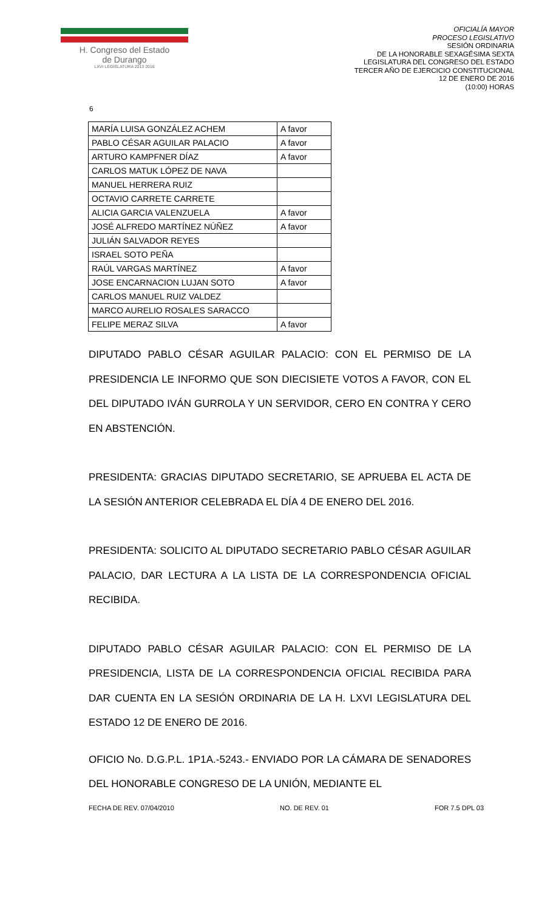H. Congreso del Estado
de Durango
LXVI LEGISLATURA 2013 2016
OFICIALÍA MAYOR
PROCESO LEGISLATIVO
SESIÓN ORDINARIA
DE LA HONORABLE SEXAGÉSIMA SEXTA
LEGISLATURA DEL CONGRESO DEL ESTADO
TERCER AÑO DE EJERCICIO CONSTITUCIONAL
12 DE ENERO DE 2016
(10:00) HORAS
6
| MARÍA LUISA GONZÁLEZ ACHEM | A favor |
| PABLO CÉSAR AGUILAR PALACIO | A favor |
| ARTURO KAMPFNER DÍAZ | A favor |
| CARLOS MATUK LÓPEZ DE NAVA | |
| MANUEL HERRERA RUIZ | |
| OCTAVIO CARRETE CARRETE | |
| ALICIA GARCIA VALENZUELA | A favor |
| JOSÉ ALFREDO MARTÍNEZ NÚÑEZ | A favor |
| JULIÁN SALVADOR REYES | |
| ISRAEL SOTO PEÑA | |
| RAÚL VARGAS MARTÍNEZ | A favor |
| JOSE ENCARNACION LUJAN SOTO | A favor |
| CARLOS MANUEL RUIZ VALDEZ | |
| MARCO AURELIO ROSALES SARACCO | |
| FELIPE MERAZ SILVA | A favor |
DIPUTADO PABLO CÉSAR AGUILAR PALACIO: CON EL PERMISO DE LA PRESIDENCIA LE INFORMO QUE SON DIECISIETE VOTOS A FAVOR, CON EL DEL DIPUTADO IVÁN GURROLA Y UN SERVIDOR, CERO EN CONTRA Y CERO EN ABSTENCIÓN.
PRESIDENTA: GRACIAS DIPUTADO SECRETARIO, SE APRUEBA EL ACTA DE LA SESIÓN ANTERIOR CELEBRADA EL DÍA 4 DE ENERO DEL 2016.
PRESIDENTA: SOLICITO AL DIPUTADO SECRETARIO PABLO CÉSAR AGUILAR PALACIO, DAR LECTURA A LA LISTA DE LA CORRESPONDENCIA OFICIAL RECIBIDA.
DIPUTADO PABLO CÉSAR AGUILAR PALACIO: CON EL PERMISO DE LA PRESIDENCIA, LISTA DE LA CORRESPONDENCIA OFICIAL RECIBIDA PARA DAR CUENTA EN LA SESIÓN ORDINARIA DE LA H. LXVI LEGISLATURA DEL ESTADO 12 DE ENERO DE 2016.
OFICIO No. D.G.P.L. 1P1A.-5243.- ENVIADO POR LA CÁMARA DE SENADORES DEL HONORABLE CONGRESO DE LA UNIÓN, MEDIANTE EL
FECHA DE REV. 07/04/2010 NO. DE REV. 01 FOR 7.5 DPL 03